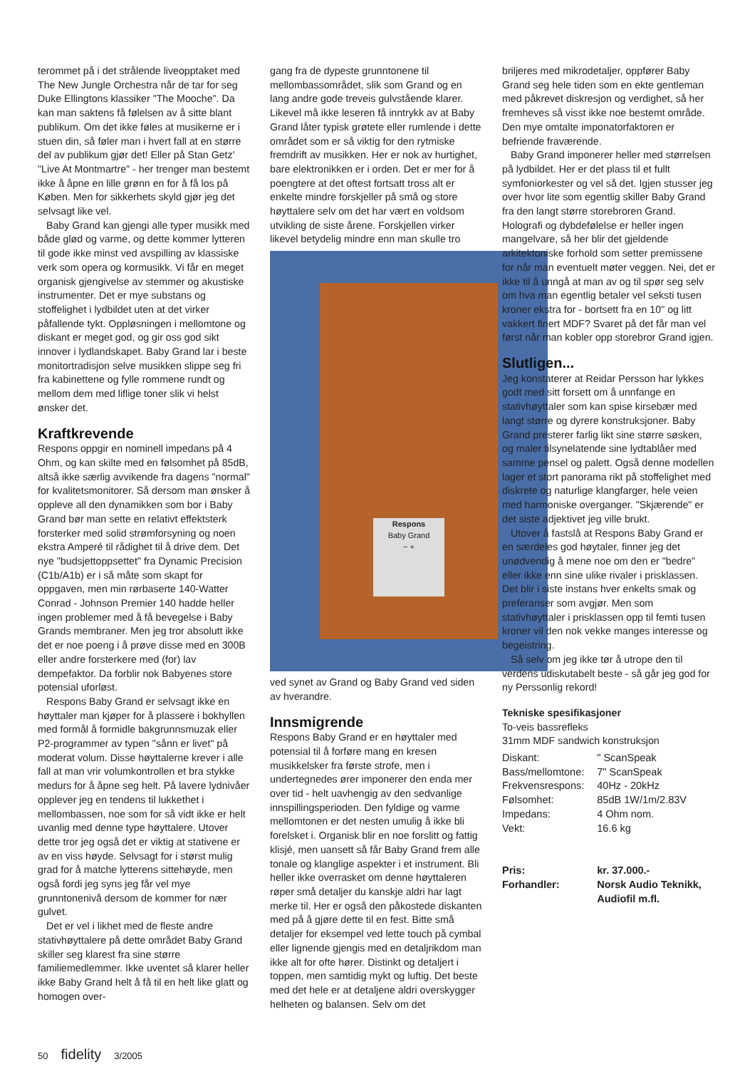terommet på i det strålende liveopptaket med The New Jungle Orchestra når de tar for seg Duke Ellingtons klassiker "The Mooche". Da kan man saktens få følelsen av å sitte blant publikum. Om det ikke føles at musikerne er i stuen din, så føler man i hvert fall at en større del av publikum gjør det! Eller på Stan Getz' "Live At Montmartre" - her trenger man bestemt ikke å åpne en lille grønn en for å få los på Køben. Men for sikkerhets skyld gjør jeg det selvsagt like vel.
Baby Grand kan gjengi alle typer musikk med både glød og varme, og dette kommer lytteren til gode ikke minst ved avspilling av klassiske verk som opera og kormusikk. Vi får en meget organisk gjengivelse av stemmer og akustiske instrumenter. Det er mye substans og stoffelighet i lydbildet uten at det virker påfallende tykt. Oppløsningen i mellomtone og diskant er meget god, og gir oss god sikt innover i lydlandskapet. Baby Grand lar i beste monitortradisjon selve musikken slippe seg fri fra kabinettene og fylle rommene rundt og mellom dem med liflige toner slik vi helst ønsker det.
Kraftkrevende
Respons oppgir en nominell impedans på 4 Ohm, og kan skilte med en følsomhet på 85dB, altså ikke særlig avvikende fra dagens "normal" for kvalitetsmonitorer. Så dersom man ønsker å oppleve all den dynamikken som bor i Baby Grand bør man sette en relativt effektsterk forsterker med solid strømforsyning og noen ekstra Amperé til rådighet til å drive dem. Det nye "budsjettoppsettet" fra Dynamic Precision (C1b/A1b) er i så måte som skapt for oppgaven, men min rørbaserte 140-Watter Conrad - Johnson Premier 140 hadde heller ingen problemer med å få bevegelse i Baby Grands membraner. Men jeg tror absolutt ikke det er noe poeng i å prøve disse med en 300B eller andre forsterkere med (for) lav dempefaktor. Da forblir nok Babyenes store potensial uforløst.
Respons Baby Grand er selvsagt ikke en høyttaler man kjøper for å plassere i bokhyllen med formål å formidle bakgrunnsmuzak eller P2-programmer av typen "sånn er livet" på moderat volum. Disse høyttalerne krever i alle fall at man vrir volumkontrollen et bra stykke medurs for å åpne seg helt. På lavere lydnivåer opplever jeg en tendens til lukkethet i mellombassen, noe som for så vidt ikke er helt uvanlig med denne type høyttalere. Utover dette tror jeg også det er viktig at stativene er av en viss høyde. Selvsagt for i størst mulig grad for å matche lytterens sittehøyde, men også fordi jeg syns jeg får vel mye grunntonenivå dersom de kommer for nær gulvet.
Det er vel i likhet med de fleste andre stativhøyttalere på dette området Baby Grand skiller seg klarest fra sine større familiemedlemmer. Ikke uventet så klarer heller ikke Baby Grand helt å få til en helt like glatt og homogen over-
gang fra de dypeste grunntonene til mellombassområdet, slik som Grand og en lang andre gode treveis gulvstående klarer. Likevel må ikke leseren få inntrykk av at Baby Grand låter typisk grøtete eller rumlende i dette området som er så viktig for den rytmiske fremdrift av musikken. Her er nok av hurtighet, bare elektronikken er i orden. Det er mer for å poengtere at det oftest fortsatt tross alt er enkelte mindre forskjeller på små og store høyttalere selv om det har vært en voldsom utvikling de siste årene. Forskjellen virker likevel betydelig mindre enn man skulle tro
Respons
Baby Grand
− +
ved synet av Grand og Baby Grand ved siden av hverandre.
Innsmigrende
Respons Baby Grand er en høyttaler med potensial til å forføre mang en kresen musikkelsker fra første strofe, men i undertegnedes ører imponerer den enda mer over tid - helt uavhengig av den sedvanlige innspillingsperioden. Den fyldige og varme mellomtonen er det nesten umulig å ikke bli forelsket i. Organisk blir en noe forslitt og fattig klisjé, men uansett så får Baby Grand frem alle tonale og klanglige aspekter i et instrument. Bli heller ikke overrasket om denne høyttaleren røper små detaljer du kanskje aldri har lagt merke til. Her er også den påkostede diskanten med på å gjøre dette til en fest. Bitte små detaljer for eksempel ved lette touch på cymbal eller lignende gjengis med en detaljrikdom man ikke alt for ofte hører. Distinkt og detaljert i toppen, men samtidig mykt og luftig. Det beste med det hele er at detaljene aldri overskygger helheten og balansen. Selv om det
briljeres med mikrodetaljer, oppfører Baby Grand seg hele tiden som en ekte gentleman med påkrevet diskresjon og verdighet, så her fremheves så visst ikke noe bestemt område. Den mye omtalte imponatorfaktoren er befriende fraværende.
Baby Grand imponerer heller med størrelsen på lydbildet. Her er det plass til et fullt symfoniorkester og vel så det. Igjen stusser jeg over hvor lite som egentlig skiller Baby Grand fra den langt større storebroren Grand. Holografi og dybdefølelse er heller ingen mangelvare, så her blir det gjeldende arkitektoniske forhold som setter premissene for når man eventuelt møter veggen. Nei, det er ikke til å unngå at man av og til spør seg selv om hva man egentlig betaler vel seksti tusen kroner ekstra for - bortsett fra en 10" og litt vakkert finert MDF? Svaret på det får man vel først når man kobler opp storebror Grand igjen.
Slutligen...
Jeg konstaterer at Reidar Persson har lykkes godt med sitt forsett om å unnfange en stativhøyttaler som kan spise kirsebær med langt større og dyrere konstruksjoner. Baby Grand presterer farlig likt sine større søsken, og maler tilsynelatende sine lydtablåer med samme pensel og palett. Også denne modellen lager et stort panorama rikt på stoffelighet med diskrete og naturlige klangfarger, hele veien med harmoniske overganger. "Skjærende" er det siste adjektivet jeg ville brukt.
Utover å fastslå at Respons Baby Grand er en særdeles god høytaler, finner jeg det unødvendig å mene noe om den er "bedre" eller ikke enn sine ulike rivaler i prisklassen. Det blir i siste instans hver enkelts smak og preferanser som avgjør. Men som stativhøyttaler i prisklassen opp til femti tusen kroner vil den nok vekke manges interesse og begeistring.
Så selv om jeg ikke tør å utrope den til verdens udiskutabelt beste - så går jeg god for ny Perssonlig rekord!
Tekniske spesifikasjoner
To-veis bassrefleks
31mm MDF sandwich konstruksjon
| Diskant: | " ScanSpeak |
| Bass/mellomtone: | 7" ScanSpeak |
| Frekvensrespons: | 40Hz - 20kHz |
| Følsomhet: | 85dB 1W/1m/2.83V |
| Impedans: | 4 Ohm nom. |
| Vekt: | 16.6 kg |
| Pris: | kr. 37.000.- |
| Forhandler: | Norsk Audio Teknikk, Audiofil m.fl. |
50 fidelity 3/2005